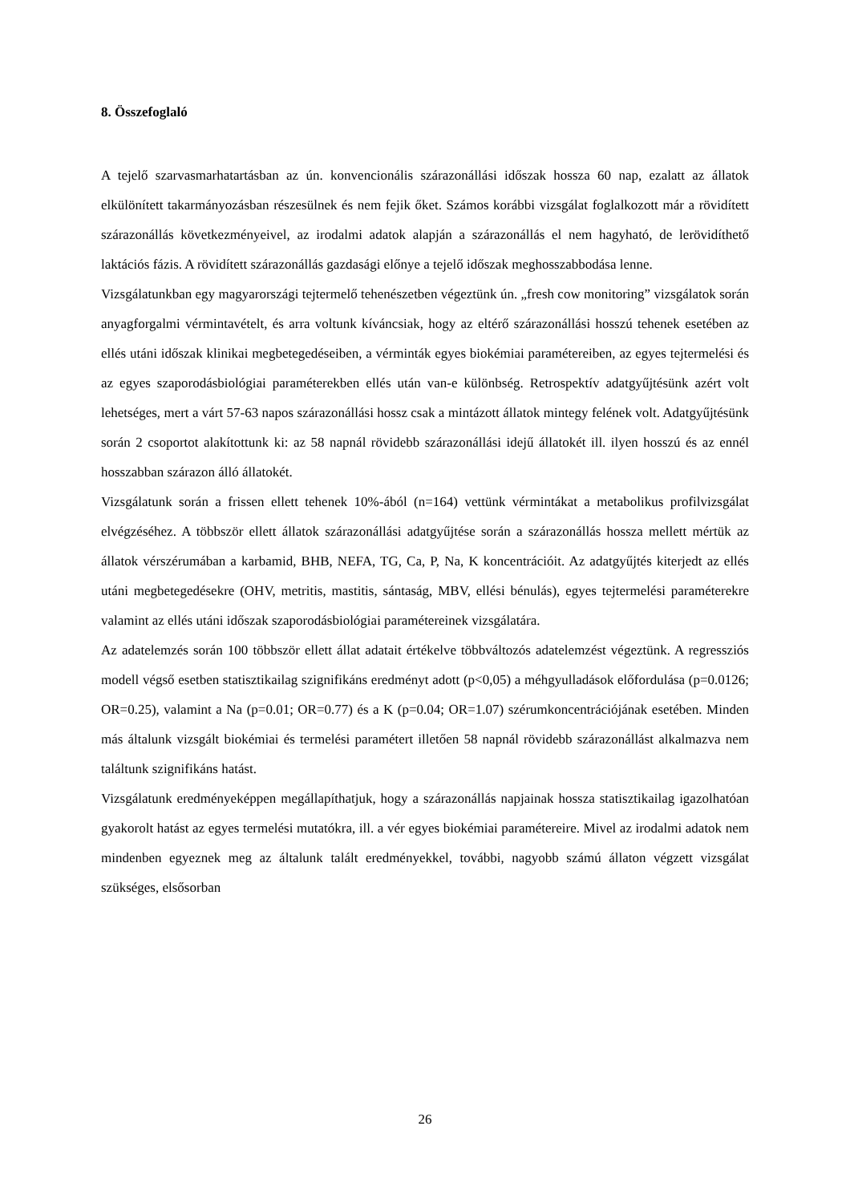8. Összefoglaló
A tejelő szarvasmarhatartásban az ún. konvencionális szárazonállási időszak hossza 60 nap, ezalatt az állatok elkülönített takarmányozásban részesülnek és nem fejik őket. Számos korábbi vizsgálat foglalkozott már a rövidített szárazonállás következményeivel, az irodalmi adatok alapján a szárazonállás el nem hagyható, de lerövidíthető laktációs fázis. A rövidített szárazonállás gazdasági előnye a tejelő időszak meghosszabbodása lenne.
Vizsgálatunkban egy magyarországi tejtermelő tehenészetben végeztünk ún. „fresh cow monitoring” vizsgálatok során anyagforgalmi vérmintavételt, és arra voltunk kíváncsiak, hogy az eltérő szárazonállási hosszú tehenek esetében az ellés utáni időszak klinikai megbetegedéseiben, a vérminták egyes biokémiai paramétereiben, az egyes tejtermelési és az egyes szaporodásbiológiai paraméterekben ellés után van-e különbség. Retrospektív adatgyűjtésünk azért volt lehetséges, mert a várt 57-63 napos szárazonállási hossz csak a mintázott állatok mintegy felének volt. Adatgyűjtésünk során 2 csoportot alakítottunk ki: az 58 napnál rövidebb szárazonállási idejű állatokét ill. ilyen hosszú és az ennél hosszabban szárazon álló állatokét.
Vizsgálatunk során a frissen ellett tehenek 10%-ából (n=164) vettünk vérmintákat a metabolikus profilvizsgálat elvégzéséhez. A többször ellett állatok szárazonállási adatgyűjtése során a szárazonállás hossza mellett mértük az állatok vérszérumában a karbamid, BHB, NEFA, TG, Ca, P, Na, K koncentrációit. Az adatgyűjtés kiterjedt az ellés utáni megbetegedésekre (OHV, metritis, mastitis, sántaság, MBV, ellési bénulás), egyes tejtermelési paraméterekre valamint az ellés utáni időszak szaporodásbiológiai paramétereinek vizsgálatára.
Az adatelemzés során 100 többször ellett állat adatait értékelve többváltozós adatelemzést végeztünk. A regressziós modell végső esetben statisztikailag szignifikáns eredményt adott (p<0,05) a méhgyulladások előfordulása (p=0.0126; OR=0.25), valamint a Na (p=0.01; OR=0.77) és a K (p=0.04; OR=1.07) szérumkoncentrációjának esetében. Minden más általunk vizsgált biokémiai és termelési paramétert illetően 58 napnál rövidebb szárazonállást alkalmazva nem találtunk szignifikáns hatást.
Vizsgálatunk eredményeképpen megállapíthatjuk, hogy a szárazonállás napjainak hossza statisztikailag igazolhatóan gyakorolt hatást az egyes termelési mutatókra, ill. a vér egyes biokémiai paramétereire. Mivel az irodalmi adatok nem mindenben egyeznek meg az általunk talált eredményekkel, további, nagyobb számú állaton végzett vizsgálat szükséges, elsősorban
26